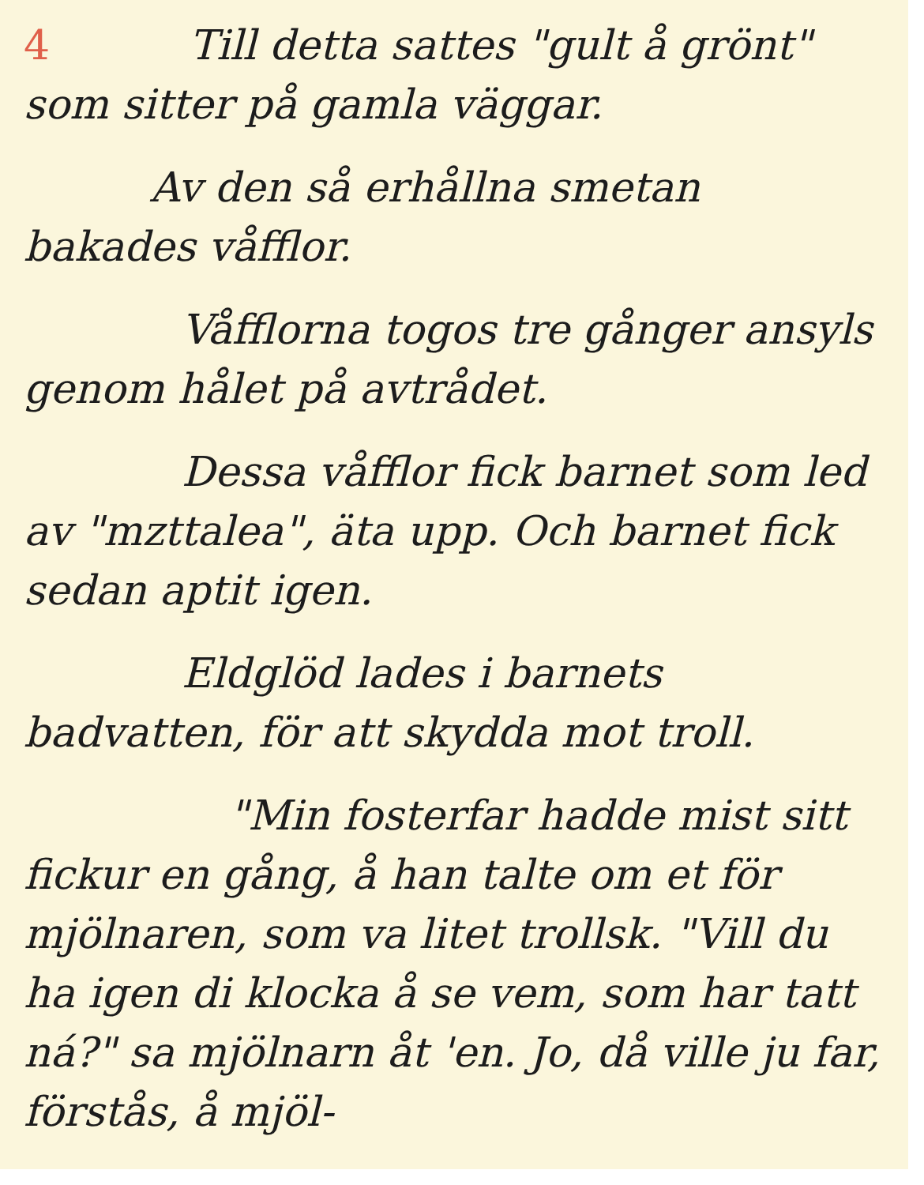4 Till detta sattes "gult å grönt" som sitter på gamla väggar.
Av den så erhållna smetan bakades våfflor.
Våfflorna togos tre gånger ansyls genom hålet på avtrådet.
Dessa våfflor fick barnet som led av "mzttalea", äta upp. Och barnet fick sedan aptit igen.
Eldglöd lades i barnets badvatten, för att skydda mot troll.
"Min fosterfar hadde mist sitt fickur en gång, å han talte om et för mjölnaren, som va litet trollsk. "Vill du ha igen di klocka å se vem, som har tatt ná?" sa mjölnarn åt 'en. Jo, då ville ju far, förstås, å mjöl-